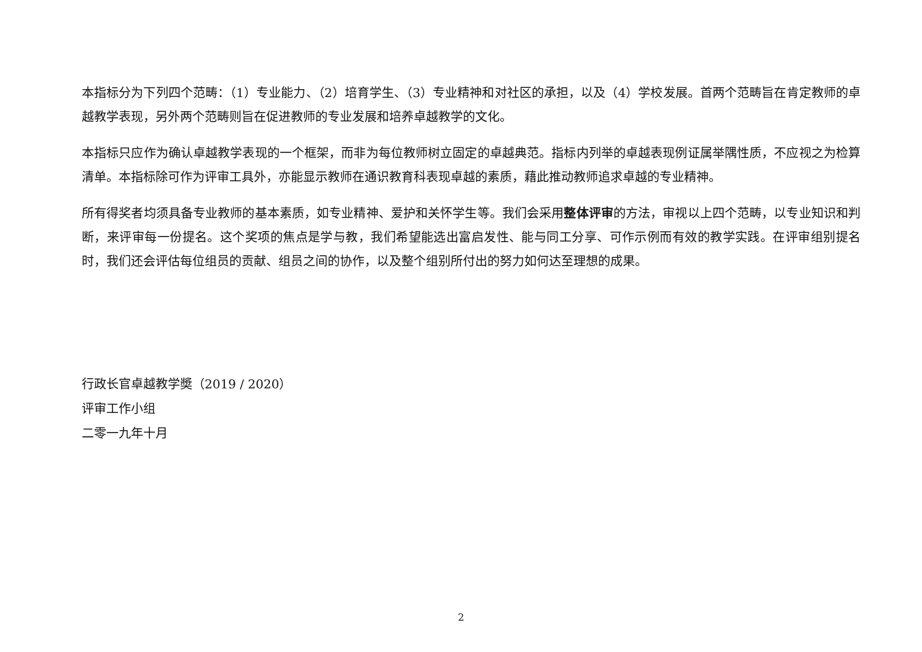本指标分为下列四个范畴：（1）专业能力、（2）培育学生、（3）专业精神和对社区的承担，以及（4）学校发展。首两个范畴旨在肯定教师的卓越教学表现，另外两个范畴则旨在促进教师的专业发展和培养卓越教学的文化。
本指标只应作为确认卓越教学表现的一个框架，而非为每位教师树立固定的卓越典范。指标内列举的卓越表现例证属举隅性质，不应视之为检算清单。本指标除可作为评审工具外，亦能显示教师在通识教育科表现卓越的素质，藉此推动教师追求卓越的专业精神。
所有得奖者均须具备专业教师的基本素质，如专业精神、爱护和关怀学生等。我们会采用整体评审的方法，审视以上四个范畴，以专业知识和判断，来评审每一份提名。这个奖项的焦点是学与教，我们希望能选出富启发性、能与同工分享、可作示例而有效的教学实践。在评审组别提名时，我们还会评估每位组员的贡献、组员之间的协作，以及整个组别所付出的努力如何达至理想的成果。
行政长官卓越教学奬（2019 / 2020）
评审工作小组
二零一九年十月
2